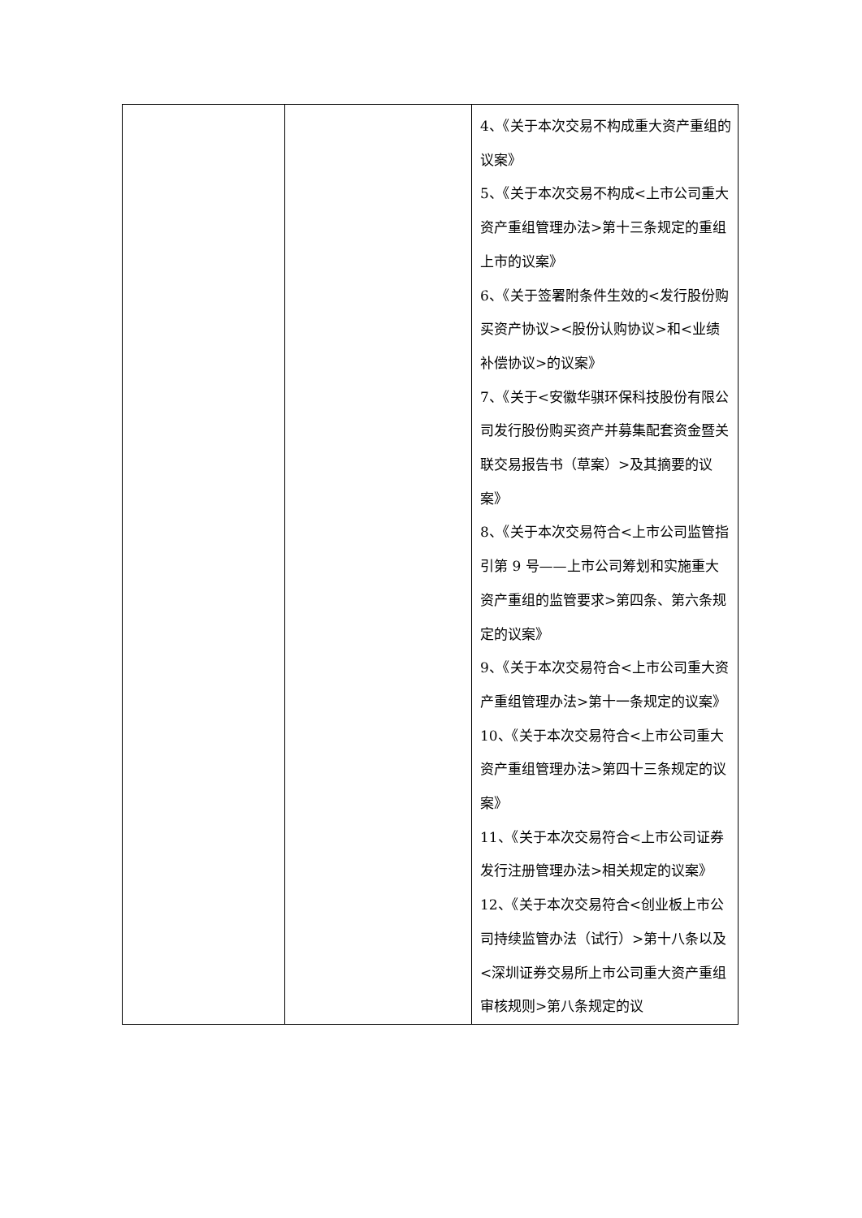| | | 4、《关于本次交易不构成重大资产重组的议案》 5、《关于本次交易不构成<上市公司重大资产重组管理办法>第十三条规定的重组上市的议案》 6、《关于签署附条件生效的<发行股份购买资产协议><股份认购协议>和<业绩补偿协议>的议案》 7、《关于<安徽华骐环保科技股份有限公司发行股份购买资产并募集配套资金暨关联交易报告书（草案）>及其摘要的议案》 8、《关于本次交易符合<上市公司监管指引第 9 号——上市公司筹划和实施重大资产重组的监管要求>第四条、第六条规定的议案》 9、《关于本次交易符合<上市公司重大资产重组管理办法>第十一条规定的议案》 10、《关于本次交易符合<上市公司重大资产重组管理办法>第四十三条规定的议案》 11、《关于本次交易符合<上市公司证券发行注册管理办法>相关规定的议案》 12、《关于本次交易符合<创业板上市公司持续监管办法（试行）>第十八条以及<深圳证券交易所上市公司重大资产重组审核规则>第八条规定的议 |